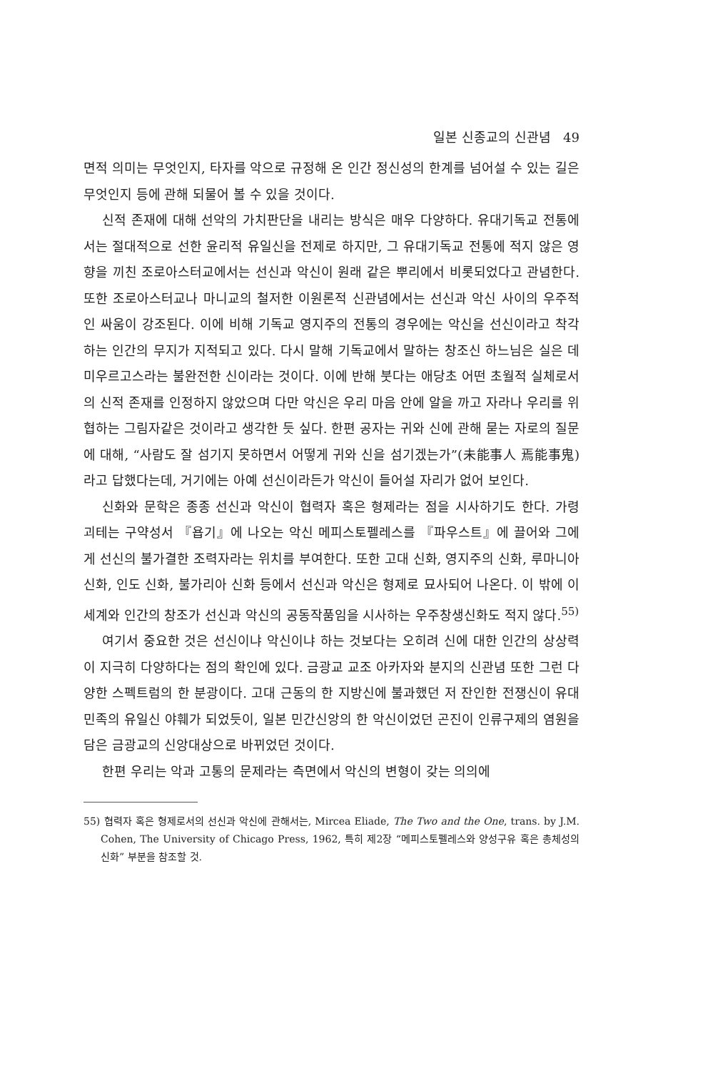일본 신종교의 신관념 49
면적 의미는 무엇인지, 타자를 악으로 규정해 온 인간 정신성의 한계를 넘어설 수 있는 길은 무엇인지 등에 관해 되물어 볼 수 있을 것이다.
신적 존재에 대해 선악의 가치판단을 내리는 방식은 매우 다양하다. 유대기독교 전통에서는 절대적으로 선한 윤리적 유일신을 전제로 하지만, 그 유대기독교 전통에 적지 않은 영향을 끼친 조로아스터교에서는 선신과 악신이 원래 같은 뿌리에서 비롯되었다고 관념한다. 또한 조로아스터교나 마니교의 철저한 이원론적 신관념에서는 선신과 악신 사이의 우주적인 싸움이 강조된다. 이에 비해 기독교 영지주의 전통의 경우에는 악신을 선신이라고 착각하는 인간의 무지가 지적되고 있다. 다시 말해 기독교에서 말하는 창조신 하느님은 실은 데미우르고스라는 불완전한 신이라는 것이다. 이에 반해 붓다는 애당초 어떤 초월적 실체로서의 신적 존재를 인정하지 않았으며 다만 악신은 우리 마음 안에 알을 까고 자라나 우리를 위협하는 그림자같은 것이라고 생각한 듯 싶다. 한편 공자는 귀와 신에 관해 묻는 자로의 질문에 대해, “사람도 잘 섬기지 못하면서 어떻게 귀와 신을 섬기겠는가”(未能事人 焉能事鬼)라고 답했다는데, 거기에는 아예 선신이라든가 악신이 들어설 자리가 없어 보인다.
신화와 문학은 종종 선신과 악신이 협력자 혹은 형제라는 점을 시사하기도 한다. 가령 괴테는 구약성서 『욥기』에 나오는 악신 메피스토펠레스를 『파우스트』에 끌어와 그에게 선신의 불가결한 조력자라는 위치를 부여한다. 또한 고대 신화, 영지주의 신화, 루마니아 신화, 인도 신화, 불가리아 신화 등에서 선신과 악신은 형제로 묘사되어 나온다. 이 밖에 이 세계와 인간의 창조가 선신과 악신의 공동작품임을 시사하는 우주창생신화도 적지 않다.<sup>55)</sup>
여기서 중요한 것은 선신이냐 악신이냐 하는 것보다는 오히려 신에 대한 인간의 상상력이 지극히 다양하다는 점의 확인에 있다. 금광교 교조 아카자와 분지의 신관념 또한 그런 다양한 스펙트럼의 한 분광이다. 고대 근동의 한 지방신에 불과했던 저 잔인한 전쟁신이 유대 민족의 유일신 야훼가 되었듯이, 일본 민간신앙의 한 악신이었던 곤진이 인류구제의 염원을 담은 금광교의 신앙대상으로 바뀌었던 것이다.
한편 우리는 악과 고통의 문제라는 측면에서 악신의 변형이 갖는 의의에
55) 협력자 혹은 형제로서의 선신과 악신에 관해서는, Mircea Eliade, The Two and the One, trans. by J.M. Cohen, The University of Chicago Press, 1962, 특히 제2장 “메피스토펠레스와 양성구유 혹은 총체성의 신화” 부분을 참조할 것.